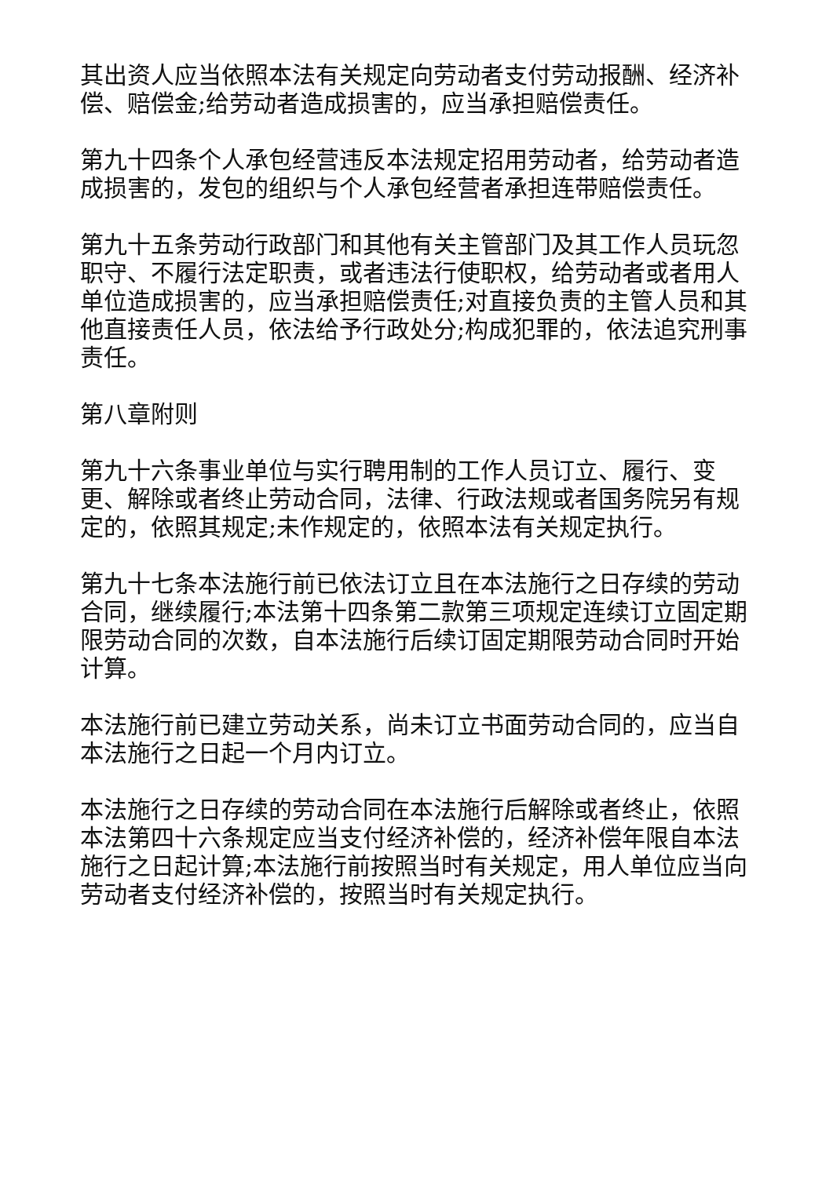其出资人应当依照本法有关规定向劳动者支付劳动报酬、经济补偿、赔偿金;给劳动者造成损害的，应当承担赔偿责任。
第九十四条个人承包经营违反本法规定招用劳动者，给劳动者造成损害的，发包的组织与个人承包经营者承担连带赔偿责任。
第九十五条劳动行政部门和其他有关主管部门及其工作人员玩忽职守、不履行法定职责，或者违法行使职权，给劳动者或者用人单位造成损害的，应当承担赔偿责任;对直接负责的主管人员和其他直接责任人员，依法给予行政处分;构成犯罪的，依法追究刑事责任。
第八章附则
第九十六条事业单位与实行聘用制的工作人员订立、履行、变更、解除或者终止劳动合同，法律、行政法规或者国务院另有规定的，依照其规定;未作规定的，依照本法有关规定执行。
第九十七条本法施行前已依法订立且在本法施行之日存续的劳动合同，继续履行;本法第十四条第二款第三项规定连续订立固定期限劳动合同的次数，自本法施行后续订固定期限劳动合同时开始计算。
本法施行前已建立劳动关系，尚未订立书面劳动合同的，应当自本法施行之日起一个月内订立。
本法施行之日存续的劳动合同在本法施行后解除或者终止，依照本法第四十六条规定应当支付经济补偿的，经济补偿年限自本法施行之日起计算;本法施行前按照当时有关规定，用人单位应当向劳动者支付经济补偿的，按照当时有关规定执行。